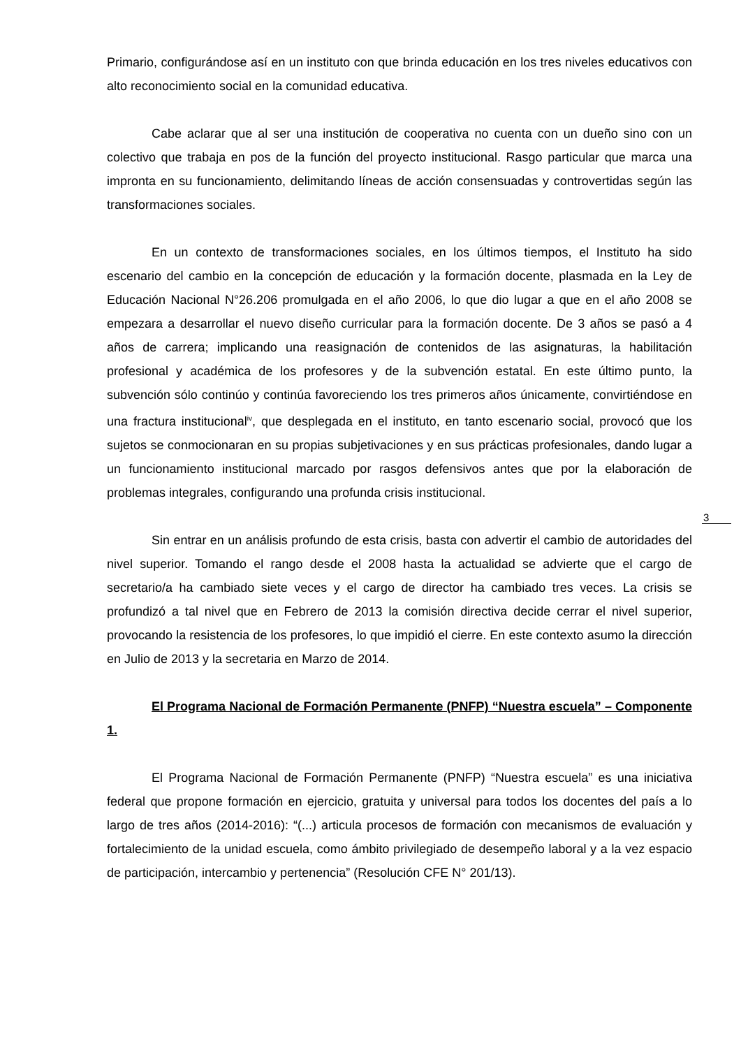3
Primario, configurándose así en un instituto con que brinda educación en los tres niveles educativos con alto reconocimiento social en la comunidad educativa.
Cabe aclarar que al ser una institución de cooperativa no cuenta con un dueño sino con un colectivo que trabaja en pos de la función del proyecto institucional. Rasgo particular que marca una impronta en su funcionamiento, delimitando líneas de acción consensuadas y controvertidas según las transformaciones sociales.
En un contexto de transformaciones sociales, en los últimos tiempos, el Instituto ha sido escenario del cambio en la concepción de educación y la formación docente, plasmada en la Ley de Educación Nacional N°26.206 promulgada en el año 2006, lo que dio lugar a que en el año 2008 se empezara a desarrollar el nuevo diseño curricular para la formación docente. De 3 años se pasó a 4 años de carrera; implicando una reasignación de contenidos de las asignaturas, la habilitación profesional y académica de los profesores y de la subvención estatal. En este último punto, la subvención sólo continúo y continúa favoreciendo los tres primeros años únicamente, convirtiéndose en una fractura institucional<sup>iv</sup>, que desplegada en el instituto, en tanto escenario social, provocó que los sujetos se conmocionaran en su propias subjetivaciones y en sus prácticas profesionales, dando lugar a un funcionamiento institucional marcado por rasgos defensivos antes que por la elaboración de problemas integrales, configurando una profunda crisis institucional.
Sin entrar en un análisis profundo de esta crisis, basta con advertir el cambio de autoridades del nivel superior. Tomando el rango desde el 2008 hasta la actualidad se advierte que el cargo de secretario/a ha cambiado siete veces y el cargo de director ha cambiado tres veces. La crisis se profundizó a tal nivel que en Febrero de 2013 la comisión directiva decide cerrar el nivel superior, provocando la resistencia de los profesores, lo que impidió el cierre. En este contexto asumo la dirección en Julio de 2013 y la secretaria en Marzo de 2014.
El Programa Nacional de Formación Permanente (PNFP) “Nuestra escuela” – Componente 1.
El Programa Nacional de Formación Permanente (PNFP) “Nuestra escuela” es una iniciativa federal que propone formación en ejercicio, gratuita y universal para todos los docentes del país a lo largo de tres años (2014-2016): “(...) articula procesos de formación con mecanismos de evaluación y fortalecimiento de la unidad escuela, como ámbito privilegiado de desempeño laboral y a la vez espacio de participación, intercambio y pertenencia” (Resolución CFE N° 201/13).